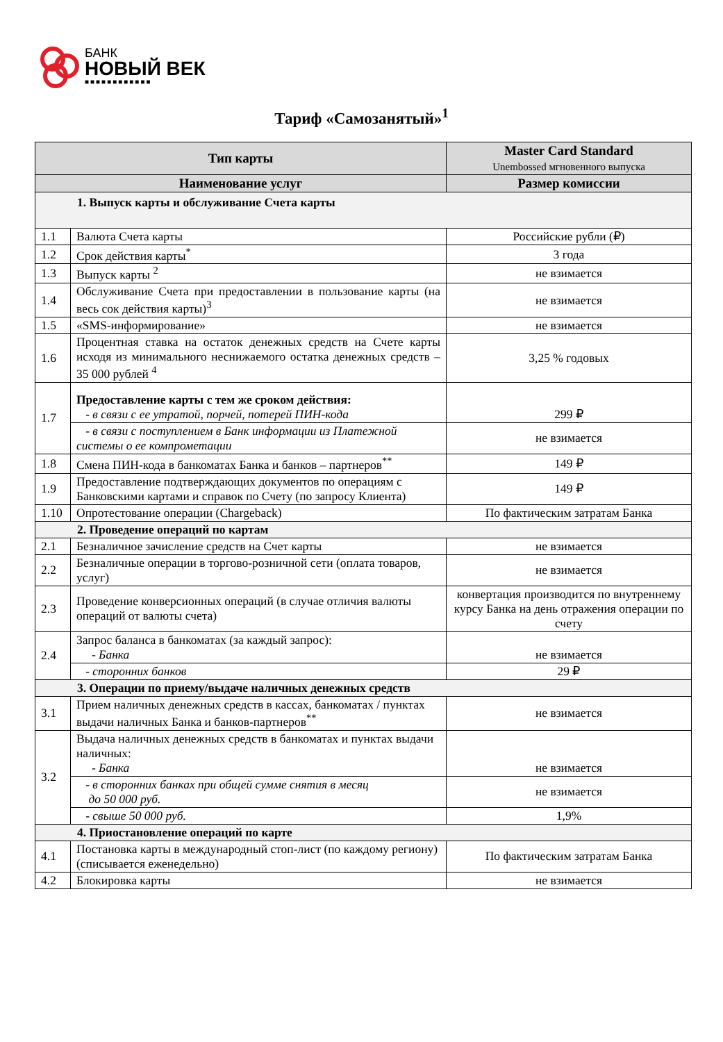БАНК
НОВЫЙ ВЕК
■■■■■■■■■■■■
Тариф «Самозанятый»<sup>1</sup>
| Тип карты | | Master Card Standard Unembossed мгновенного выпуска |
| --- | --- | --- |
| Наименование услуг | | Размер комиссии |
| 1. Выпуск карты и обслуживание Счета карты | | |
| 1.1 | Валюта Счета карты | Российские рубли (₽) |
| 1.2 | Срок действия карты<sup>*</sup> | 3 года |
| 1.3 | Выпуск карты <sup>2</sup> | не взимается |
| 1.4 | Обслуживание Счета при предоставлении в пользование карты (на весь сок действия карты)<sup>3</sup> | не взимается |
| 1.5 | «SMS-информирование» | не взимается |
| 1.6 | Процентная ставка на остаток денежных средств на Счете карты исходя из минимального неснижаемого остатка денежных средств – 35 000 рублей <sup>4</sup> | 3,25 % годовых |
| 1.7 | Предоставление карты с тем же сроком действия: - в связи с ее утратой, порчей, потерей ПИН-кода | 299 ₽ |
| | - в связи с поступлением в Банк информации из Платежной системы о ее компрометации | не взимается |
| 1.8 | Смена ПИН-кода в банкоматах Банка и банков – партнеров<sup>**</sup> | 149 ₽ |
| 1.9 | Предоставление подтверждающих документов по операциям с Банковскими картами и справок по Счету (по запросу Клиента) | 149 ₽ |
| 1.10 | Опротестование операции (Chargeback) | По фактическим затратам Банка |
| 2. Проведение операций по картам | | |
| 2.1 | Безналичное зачисление средств на Счет карты | не взимается |
| 2.2 | Безналичные операции в торгово-розничной сети (оплата товаров, услуг) | не взимается |
| 2.3 | Проведение конверсионных операций (в случае отличия валюты операций от валюты счета) | конвертация производится по внутреннему курсу Банка на день отражения операции по счету |
| 2.4 | Запрос баланса в банкоматах (за каждый запрос): - Банка | не взимается |
| | - сторонних банков | 29 ₽ |
| 3. Операции по приему/выдаче наличных денежных средств | | |
| 3.1 | Прием наличных денежных средств в кассах, банкоматах / пунктах выдачи наличных Банка и банков-партнеров<sup>**</sup> | не взимается |
| 3.2 | Выдача наличных денежных средств в банкоматах и пунктах выдачи наличных: - Банка | не взимается |
| | - в сторонних банках при общей сумме снятия в месяц до 50 000 руб. | не взимается |
| | - свыше 50 000 руб. | 1,9% |
| 4. Приостановление операций по карте | | |
| 4.1 | Постановка карты в международный стоп-лист (по каждому региону) (списывается еженедельно) | По фактическим затратам Банка |
| 4.2 | Блокировка карты | не взимается |